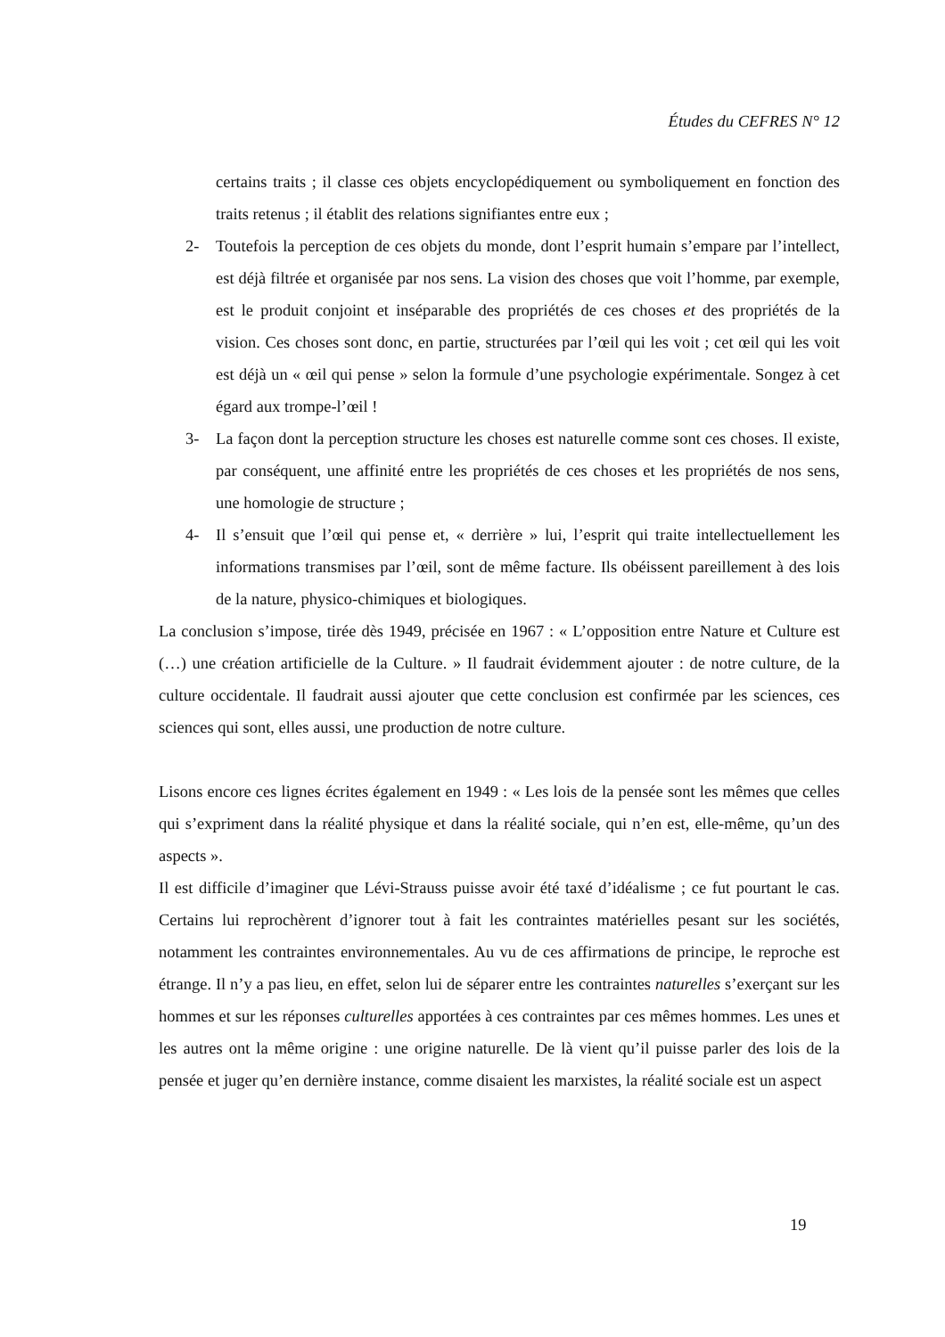Études du CEFRES N° 12
certains traits ; il classe ces objets encyclopédiquement ou symboliquement en fonction des traits retenus ; il établit des relations signifiantes entre eux ;
2- Toutefois la perception de ces objets du monde, dont l’esprit humain s’empare par l’intellect, est déjà filtrée et organisée par nos sens. La vision des choses que voit l’homme, par exemple, est le produit conjoint et inséparable des propriétés de ces choses et des propriétés de la vision. Ces choses sont donc, en partie, structurées par l’œil qui les voit ; cet œil qui les voit est déjà un « œil qui pense » selon la formule d’une psychologie expérimentale. Songez à cet égard aux trompe-l’œil !
3- La façon dont la perception structure les choses est naturelle comme sont ces choses. Il existe, par conséquent, une affinité entre les propriétés de ces choses et les propriétés de nos sens, une homologie de structure ;
4- Il s’ensuit que l’œil qui pense et, « derrière » lui, l’esprit qui traite intellectuellement les informations transmises par l’œil, sont de même facture. Ils obéissent pareillement à des lois de la nature, physico-chimiques et biologiques.
La conclusion s’impose, tirée dès 1949, précisée en 1967 : « L’opposition entre Nature et Culture est (…) une création artificielle de la Culture. » Il faudrait évidemment ajouter : de notre culture, de la culture occidentale. Il faudrait aussi ajouter que cette conclusion est confirmée par les sciences, ces sciences qui sont, elles aussi, une production de notre culture.
Lisons encore ces lignes écrites également en 1949 : « Les lois de la pensée sont les mêmes que celles qui s’expriment dans la réalité physique et dans la réalité sociale, qui n’en est, elle-même, qu’un des aspects ».
Il est difficile d’imaginer que Lévi-Strauss puisse avoir été taxé d’idéalisme ; ce fut pourtant le cas. Certains lui reprochèrent d’ignorer tout à fait les contraintes matérielles pesant sur les sociétés, notamment les contraintes environnementales. Au vu de ces affirmations de principe, le reproche est étrange. Il n’y a pas lieu, en effet, selon lui de séparer entre les contraintes naturelles s’exerçant sur les hommes et sur les réponses culturelles apportées à ces contraintes par ces mêmes hommes. Les unes et les autres ont la même origine : une origine naturelle. De là vient qu’il puisse parler des lois de la pensée et juger qu’en dernière instance, comme disaient les marxistes, la réalité sociale est un aspect
19